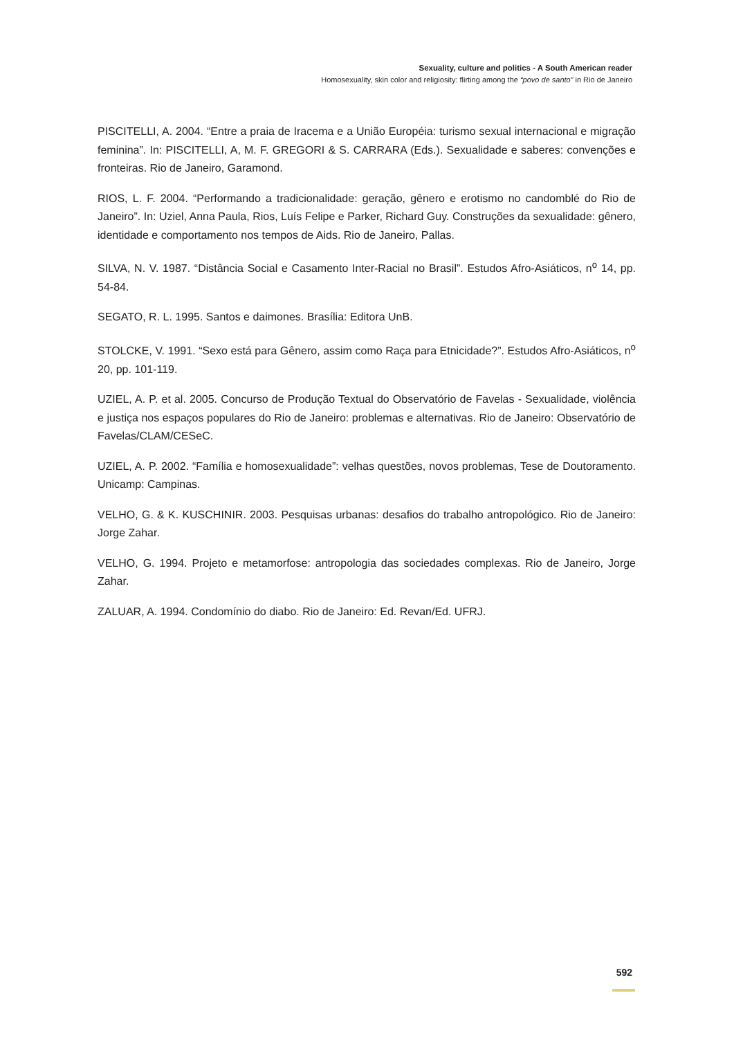Sexuality, culture and politics - A South American reader
Homosexuality, skin color and religiosity: flirting among the “povo de santo” in Rio de Janeiro
PISCITELLI, A. 2004. “Entre a praia de Iracema e a União Européia: turismo sexual internacional e migração feminina”. In: PISCITELLI, A, M. F. GREGORI & S. CARRARA (Eds.). Sexualidade e saberes: convenções e fronteiras. Rio de Janeiro, Garamond.
RIOS, L. F. 2004. “Performando a tradicionalidade: geração, gênero e erotismo no candomblé do Rio de Janeiro”. In: Uziel, Anna Paula, Rios, Luís Felipe e Parker, Richard Guy. Construções da sexualidade: gênero, identidade e comportamento nos tempos de Aids. Rio de Janeiro, Pallas.
SILVA, N. V. 1987. “Distância Social e Casamento Inter-Racial no Brasil”. Estudos Afro-Asiáticos, n<sup>o</sup> 14, pp. 54-84.
SEGATO, R. L. 1995. Santos e daimones. Brasília: Editora UnB.
STOLCKE, V. 1991. “Sexo está para Gênero, assim como Raça para Etnicidade?”. Estudos Afro-Asiáticos, n<sup>o</sup> 20, pp. 101-119.
UZIEL, A. P. et al. 2005. Concurso de Produção Textual do Observatório de Favelas - Sexualidade, violência e justiça nos espaços populares do Rio de Janeiro: problemas e alternativas. Rio de Janeiro: Observatório de Favelas/CLAM/CESeC.
UZIEL, A. P. 2002. “Família e homosexualidade”: velhas questões, novos problemas, Tese de Doutoramento. Unicamp: Campinas.
VELHO, G. & K. KUSCHINIR. 2003. Pesquisas urbanas: desafios do trabalho antropológico. Rio de Janeiro: Jorge Zahar.
VELHO, G. 1994. Projeto e metamorfose: antropologia das sociedades complexas. Rio de Janeiro, Jorge Zahar.
ZALUAR, A. 1994. Condomínio do diabo. Rio de Janeiro: Ed. Revan/Ed. UFRJ.
592